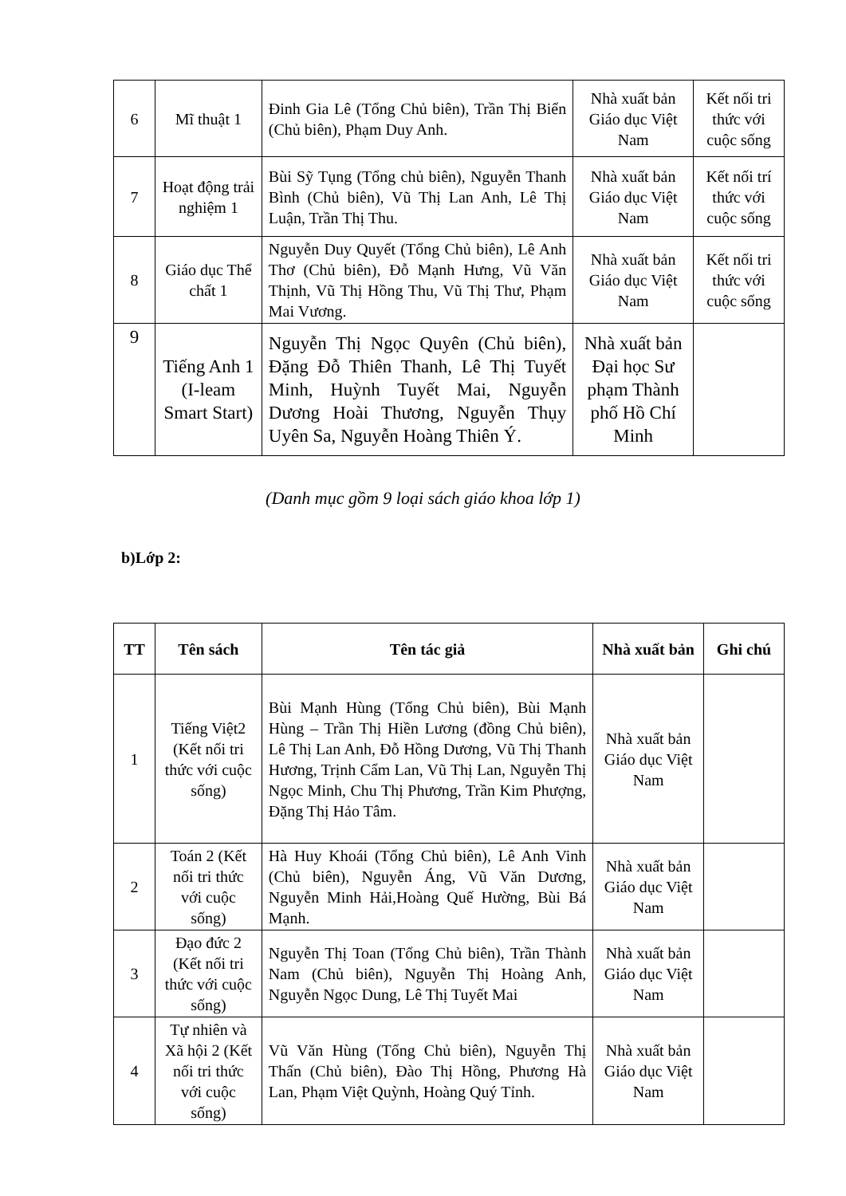| 6 | Mĩ thuật 1 | Đinh Gia Lê (Tổng Chủ biên), Trần Thị Biển (Chủ biên), Phạm Duy Anh. | Nhà xuất bản Giáo dục Việt Nam | Kết nối tri thức với cuộc sống |
| 7 | Hoạt động trải nghiệm 1 | Bùi Sỹ Tụng (Tổng chủ biên), Nguyễn Thanh Bình (Chủ biên), Vũ Thị Lan Anh, Lê Thị Luận, Trần Thị Thu. | Nhà xuất bản Giáo dục Việt Nam | Kết nối trí thức với cuộc sống |
| 8 | Giáo dục Thể chất 1 | Nguyễn Duy Quyết (Tổng Chủ biên), Lê Anh Thơ (Chủ biên), Đỗ Mạnh Hưng, Vũ Văn Thịnh, Vũ Thị Hồng Thu, Vũ Thị Thư, Phạm Mai Vương. | Nhà xuất bản Giáo dục Việt Nam | Kết nối tri thức với cuộc sống |
| 9 | Tiếng Anh 1 (I-leam Smart Start) | Nguyễn Thị Ngọc Quyên (Chủ biên), Đặng Đỗ Thiên Thanh, Lê Thị Tuyết Minh, Huỳnh Tuyết Mai, Nguyễn Dương Hoài Thương, Nguyễn Thụy Uyên Sa, Nguyễn Hoàng Thiên Ý. | Nhà xuất bản Đại học Sư phạm Thành phố Hồ Chí Minh | |
(Danh mục gồm 9 loại sách giáo khoa lớp 1)
b)Lớp 2:
| TT | Tên sách | Tên tác giả | Nhà xuất bản | Ghi chú |
| --- | --- | --- | --- | --- |
| 1 | Tiếng Việt2 (Kết nối tri thức với cuộc sống) | Bùi Mạnh Hùng (Tổng Chủ biên), Bùi Mạnh Hùng – Trần Thị Hiền Lương (đồng Chủ biên), Lê Thị Lan Anh, Đỗ Hồng Dương, Vũ Thị Thanh Hương, Trịnh Cẩm Lan, Vũ Thị Lan, Nguyễn Thị Ngọc Minh, Chu Thị Phương, Trần Kim Phượng, Đặng Thị Hảo Tâm. | Nhà xuất bản Giáo dục Việt Nam | |
| 2 | Toán 2 (Kết nối tri thức với cuộc sống) | Hà Huy Khoái (Tổng Chủ biên), Lê Anh Vinh (Chủ biên), Nguyễn Áng, Vũ Văn Dương, Nguyễn Minh Hải,Hoàng Quế Hường, Bùi Bá Mạnh. | Nhà xuất bản Giáo dục Việt Nam | |
| 3 | Đạo đức 2 (Kết nối tri thức với cuộc sống) | Nguyễn Thị Toan (Tổng Chủ biên), Trần Thành Nam (Chủ biên), Nguyễn Thị Hoàng Anh, Nguyễn Ngọc Dung, Lê Thị Tuyết Mai | Nhà xuất bản Giáo dục Việt Nam | |
| 4 | Tự nhiên và Xã hội 2 (Kết nối tri thức với cuộc sống) | Vũ Văn Hùng (Tổng Chủ biên), Nguyễn Thị Thấn (Chủ biên), Đào Thị Hồng, Phương Hà Lan, Phạm Việt Quỳnh, Hoàng Quý Tỉnh. | Nhà xuất bản Giáo dục Việt Nam | |